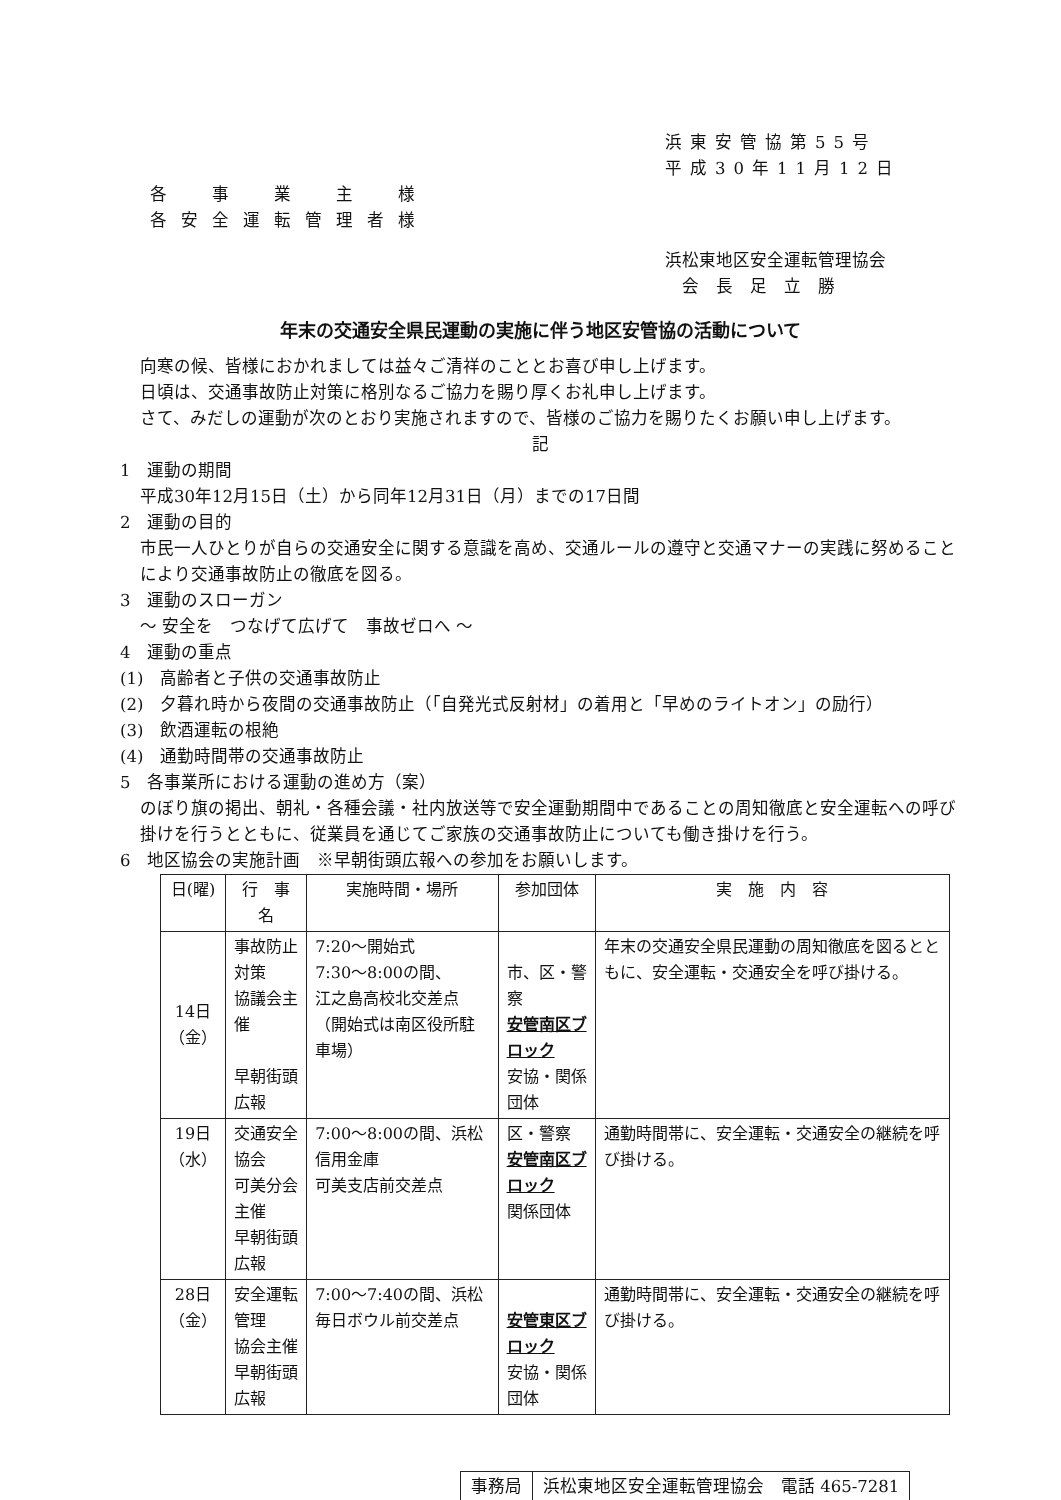浜東安管協第55号
平成30年11月12日
各　事　業　主　様
各安全運転管理者様
浜松東地区安全運転管理協会
　会　長　足　立　勝
年末の交通安全県民運動の実施に伴う地区安管協の活動について
向寒の候、皆様におかれましては益々ご清祥のこととお喜び申し上げます。
日頃は、交通事故防止対策に格別なるご協力を賜り厚くお礼申し上げます。
さて、みだしの運動が次のとおり実施されますので、皆様のご協力を賜りたくお願い申し上げます。
記
1　運動の期間
平成30年12月15日（土）から同年12月31日（月）までの17日間
2　運動の目的
市民一人ひとりが自らの交通安全に関する意識を高め、交通ルールの遵守と交通マナーの実践に努めることにより交通事故防止の徹底を図る。
3　運動のスローガン
～ 安全を　つなげて広げて　事故ゼロへ ～
4　運動の重点
(1)　高齢者と子供の交通事故防止
(2)　夕暮れ時から夜間の交通事故防止（「自発光式反射材」の着用と「早めのライトオン」の励行）
(3)　飲酒運転の根絶
(4)　通勤時間帯の交通事故防止
5　各事業所における運動の進め方（案）
のぼり旗の掲出、朝礼・各種会議・社内放送等で安全運動期間中であることの周知徹底と安全運転への呼び掛けを行うとともに、従業員を通じてご家族の交通事故防止についても働き掛けを行う。
6　地区協会の実施計画　※早朝街頭広報への参加をお願いします。
| 日(曜) | 行 事 名 | 実施時間・場所 | 参加団体 | 実 施 内 容 |
| --- | --- | --- | --- | --- |
| 14日 （金） | 事故防止対策 協議会主催 早朝街頭広報 | 7:20～開始式 7:30～8:00の間、 江之島高校北交差点 （開始式は南区役所駐車場） | 市、区・警察 安管南区ブロック 安協・関係団体 | 年末の交通安全県民運動の周知徹底を図るとともに、安全運転・交通安全を呼び掛ける。 |
| 19日 （水） | 交通安全協会 可美分会主催 早朝街頭広報 | 7:00～8:00の間、浜松信用金庫 可美支店前交差点 | 区・警察 安管南区ブロック 関係団体 | 通勤時間帯に、安全運転・交通安全の継続を呼び掛ける。 |
| 28日 （金） | 安全運転管理 協会主催 早朝街頭広報 | 7:00～7:40の間、浜松毎日ボウル前交差点 | 安管東区ブロック 安協・関係団体 | 通勤時間帯に、安全運転・交通安全の継続を呼び掛ける。 |
事務局 浜松東地区安全運転管理協会　電話 465-7281